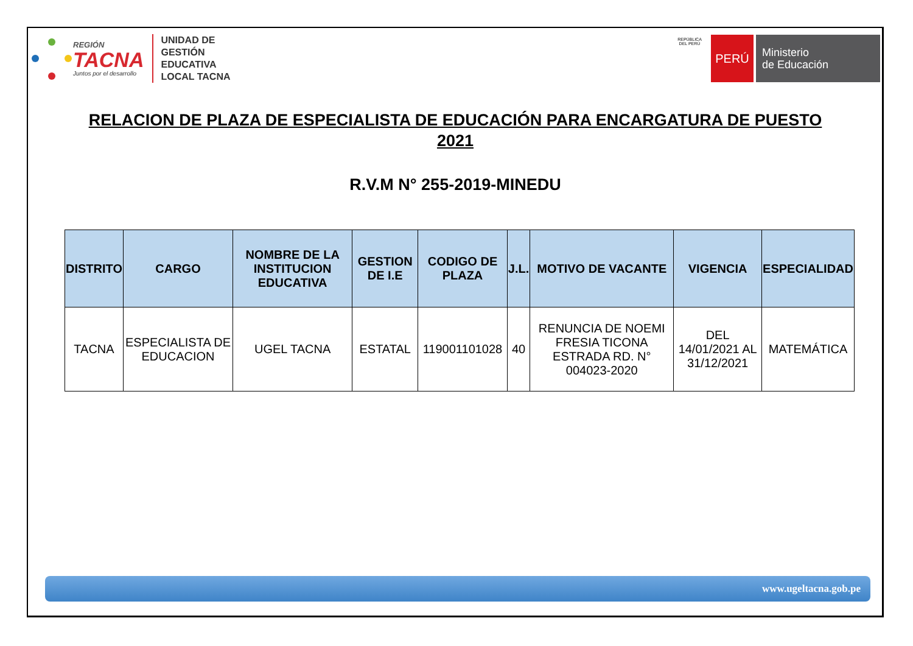REGIÓN
TACNA
Juntos por el desarrollo
UNIDAD DE
GESTIÓN
EDUCATIVA
LOCAL TACNA
REPÚBLICA DEL PERÚ
PERÚ
Ministerio
de Educación
RELACION DE PLAZA DE ESPECIALISTA DE EDUCACIÓN PARA ENCARGATURA DE PUESTO
2021
R.V.M N° 255-2019-MINEDU
| DISTRITO | CARGO | NOMBRE DE LA INSTITUCION EDUCATIVA | GESTION DE I.E | CODIGO DE PLAZA | J.L. | MOTIVO DE VACANTE | VIGENCIA | ESPECIALIDAD |
| --- | --- | --- | --- | --- | --- | --- | --- | --- |
| TACNA | ESPECIALISTA DE EDUCACION | UGEL TACNA | ESTATAL | 119001101028 | 40 | RENUNCIA DE NOEMI FRESIA TICONA ESTRADA RD. N° 004023-2020 | DEL 14/01/2021 AL 31/12/2021 | MATEMÁTICA |
www.ugeltacna.gob.pe